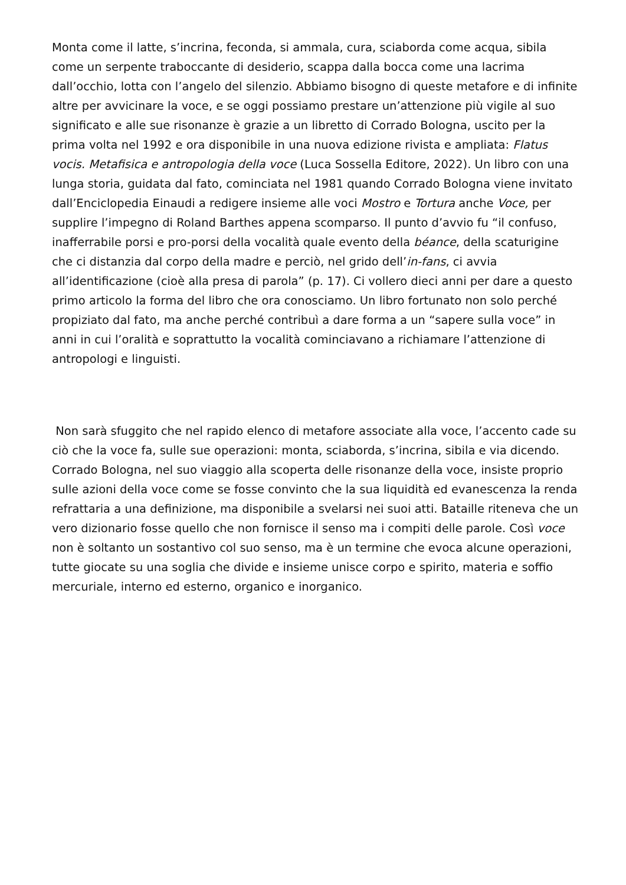Monta come il latte, s’incrina, feconda, si ammala, cura, sciaborda come acqua, sibila come un serpente traboccante di desiderio, scappa dalla bocca come una lacrima dall’occhio, lotta con l’angelo del silenzio. Abbiamo bisogno di queste metafore e di infinite altre per avvicinare la voce, e se oggi possiamo prestare un’attenzione più vigile al suo significato e alle sue risonanze è grazie a un libretto di Corrado Bologna, uscito per la prima volta nel 1992 e ora disponibile in una nuova edizione rivista e ampliata: Flatus vocis. Metafisica e antropologia della voce (Luca Sossella Editore, 2022). Un libro con una lunga storia, guidata dal fato, cominciata nel 1981 quando Corrado Bologna viene invitato dall’Enciclopedia Einaudi a redigere insieme alle voci Mostro e Tortura anche Voce, per supplire l’impegno di Roland Barthes appena scomparso. Il punto d’avvio fu “il confuso, inafferrabile porsi e pro-porsi della vocalità quale evento della béance, della scaturigine che ci distanzia dal corpo della madre e perciò, nel grido dell’in-fans, ci avvia all’identificazione (cioè alla presa di parola” (p. 17). Ci vollero dieci anni per dare a questo primo articolo la forma del libro che ora conosciamo. Un libro fortunato non solo perché propiziato dal fato, ma anche perché contribuì a dare forma a un “sapere sulla voce” in anni in cui l’oralità e soprattutto la vocalità cominciavano a richiamare l’attenzione di antropologi e linguisti.
Non sarà sfuggito che nel rapido elenco di metafore associate alla voce, l’accento cade su ciò che la voce fa, sulle sue operazioni: monta, sciaborda, s’incrina, sibila e via dicendo. Corrado Bologna, nel suo viaggio alla scoperta delle risonanze della voce, insiste proprio sulle azioni della voce come se fosse convinto che la sua liquidità ed evanescenza la renda refrattaria a una definizione, ma disponibile a svelarsi nei suoi atti. Bataille riteneva che un vero dizionario fosse quello che non fornisce il senso ma i compiti delle parole. Così voce non è soltanto un sostantivo col suo senso, ma è un termine che evoca alcune operazioni, tutte giocate su una soglia che divide e insieme unisce corpo e spirito, materia e soffio mercuriale, interno ed esterno, organico e inorganico.